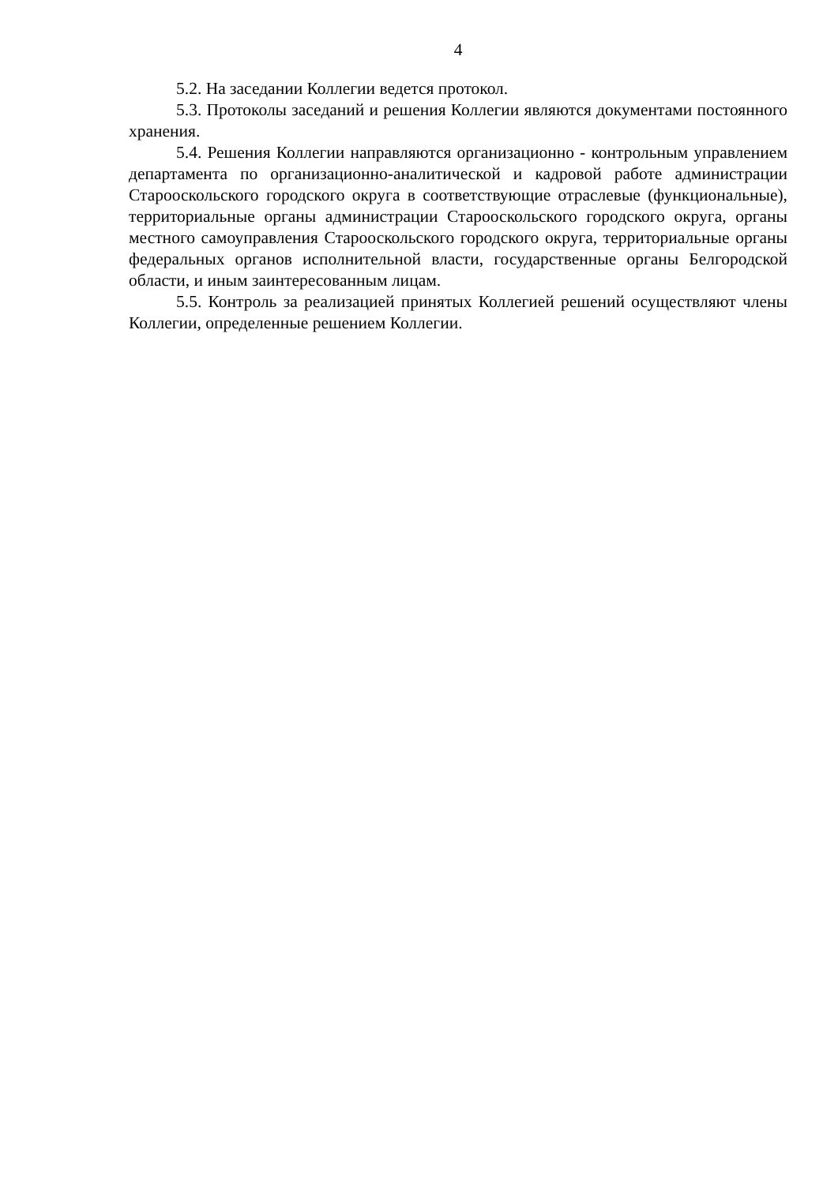4
5.2. На заседании Коллегии ведется протокол.
5.3. Протоколы заседаний и решения Коллегии являются документами постоянного хранения.
5.4. Решения Коллегии направляются организационно - контрольным управлением департамента по организационно-аналитической и кадровой работе администрации Старооскольского городского округа в соответствующие отраслевые (функциональные), территориальные органы администрации Старооскольского городского округа, органы местного самоуправления Старооскольского городского округа, территориальные органы федеральных органов исполнительной власти, государственные органы Белгородской области, и иным заинтересованным лицам.
5.5. Контроль за реализацией принятых Коллегией решений осуществляют члены Коллегии, определенные решением Коллегии.